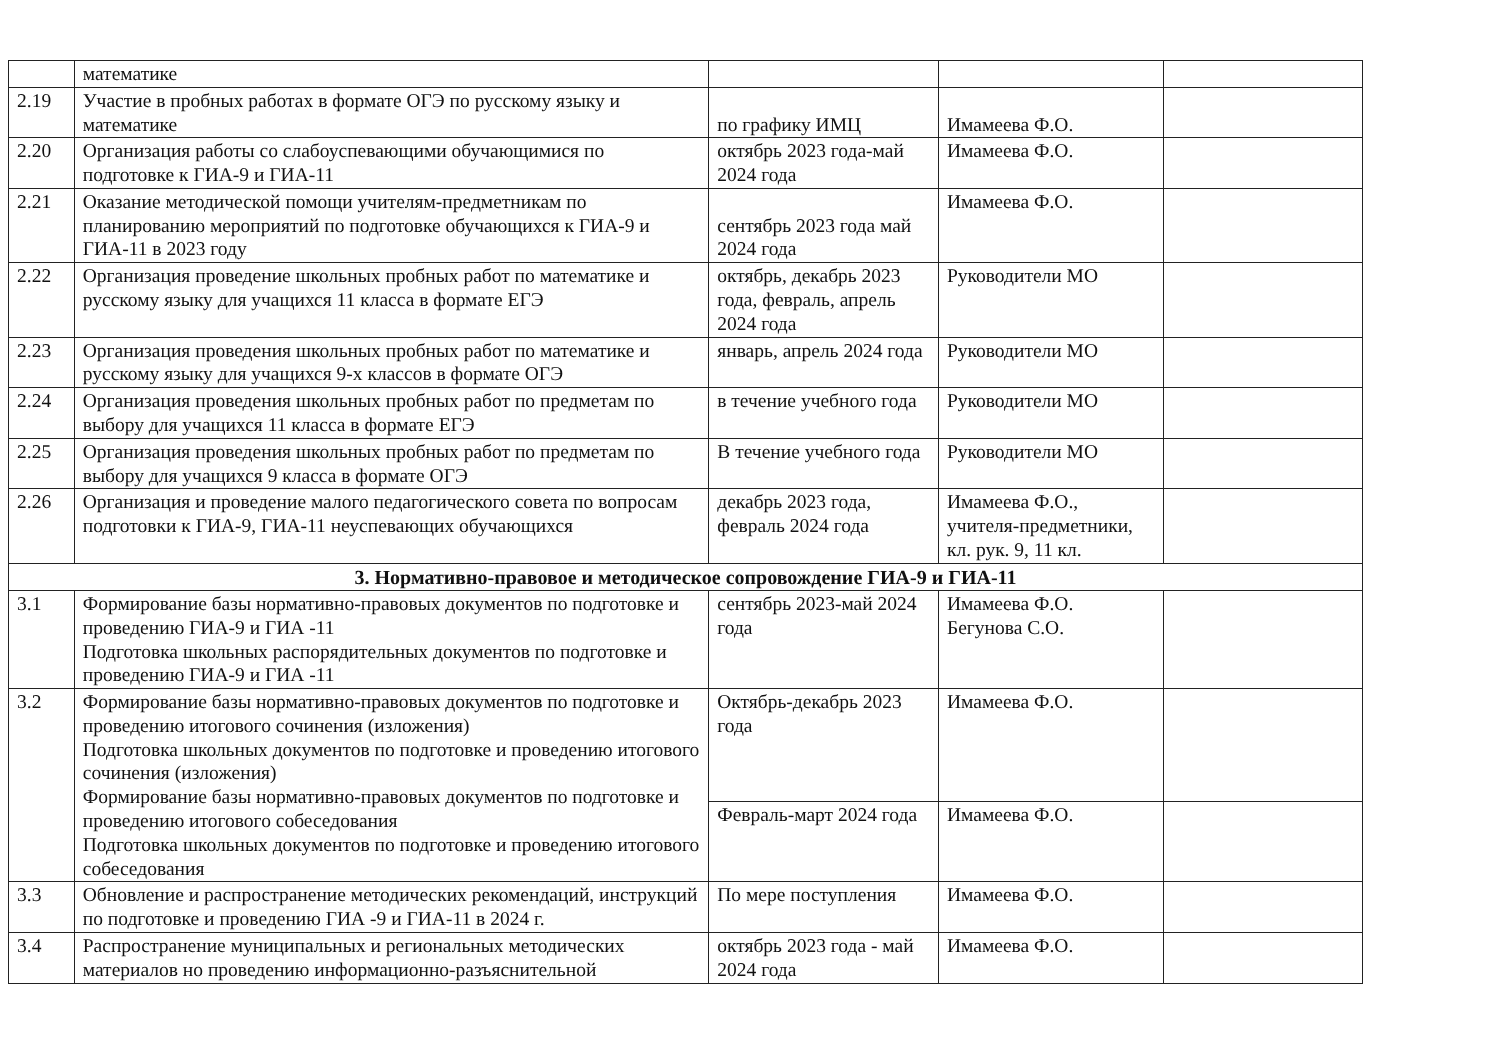| | математике | | | |
| 2.19 | Участие в пробных работах в формате ОГЭ по русскому языку и математике | по графику ИМЦ | Имамеева Ф.О. | |
| 2.20 | Организация работы со слабоуспевающими обучающимися по подготовке к ГИА-9 и ГИА-11 | октябрь 2023 года-май 2024 года | Имамеева Ф.О. | |
| 2.21 | Оказание методической помощи учителям-предметникам по планированию мероприятий по подготовке обучающихся к ГИА-9 и ГИА-11 в 2023 году | сентябрь 2023 года май 2024 года | Имамеева Ф.О. | |
| 2.22 | Организация проведение школьных пробных работ по математике и русскому языку для учащихся 11 класса в формате ЕГЭ | октябрь, декабрь 2023 года, февраль, апрель 2024 года | Руководители МО | |
| 2.23 | Организация проведения школьных пробных работ по математике и русскому языку для учащихся 9-х классов в формате ОГЭ | январь, апрель 2024 года | Руководители МО | |
| 2.24 | Организация проведения школьных пробных работ по предметам по выбору для учащихся 11 класса в формате ЕГЭ | в течение учебного года | Руководители МО | |
| 2.25 | Организация проведения школьных пробных работ по предметам по выбору для учащихся 9 класса в формате ОГЭ | В течение учебного года | Руководители МО | |
| 2.26 | Организация и проведение малого педагогического совета по вопросам подготовки к ГИА-9, ГИА-11 неуспевающих обучающихся | декабрь 2023 года, февраль 2024 года | Имамеева Ф.О., учителя-предметники, кл. рук. 9, 11 кл. | |
| 3. Нормативно-правовое и методическое сопровождение ГИА-9 и ГИА-11 | | | | |
| 3.1 | Формирование базы нормативно-правовых документов по подготовке и проведению ГИА-9 и ГИА -11 Подготовка школьных распорядительных документов по подготовке и проведению ГИА-9 и ГИА -11 | сентябрь 2023-май 2024 года | Имамеева Ф.О. Бегунова С.О. | |
| 3.2 | Формирование базы нормативно-правовых документов по подготовке и проведению итогового сочинения (изложения) Подготовка школьных документов по подготовке и проведению итогового сочинения (изложения) Формирование базы нормативно-правовых документов по подготовке и проведению итогового собеседования Подготовка школьных документов по подготовке и проведению итогового собеседования | Октябрь-декабрь 2023 года | Имамеева Ф.О. | |
| | | Февраль-март 2024 года | Имамеева Ф.О. | |
| 3.3 | Обновление и распространение методических рекомендаций, инструкций по подготовке и проведению ГИА -9 и ГИА-11 в 2024 г. | По мере поступления | Имамеева Ф.О. | |
| 3.4 | Распространение муниципальных и региональных методических материалов но проведению информационно-разъяснительной | октябрь 2023 года - май 2024 года | Имамеева Ф.О. | |